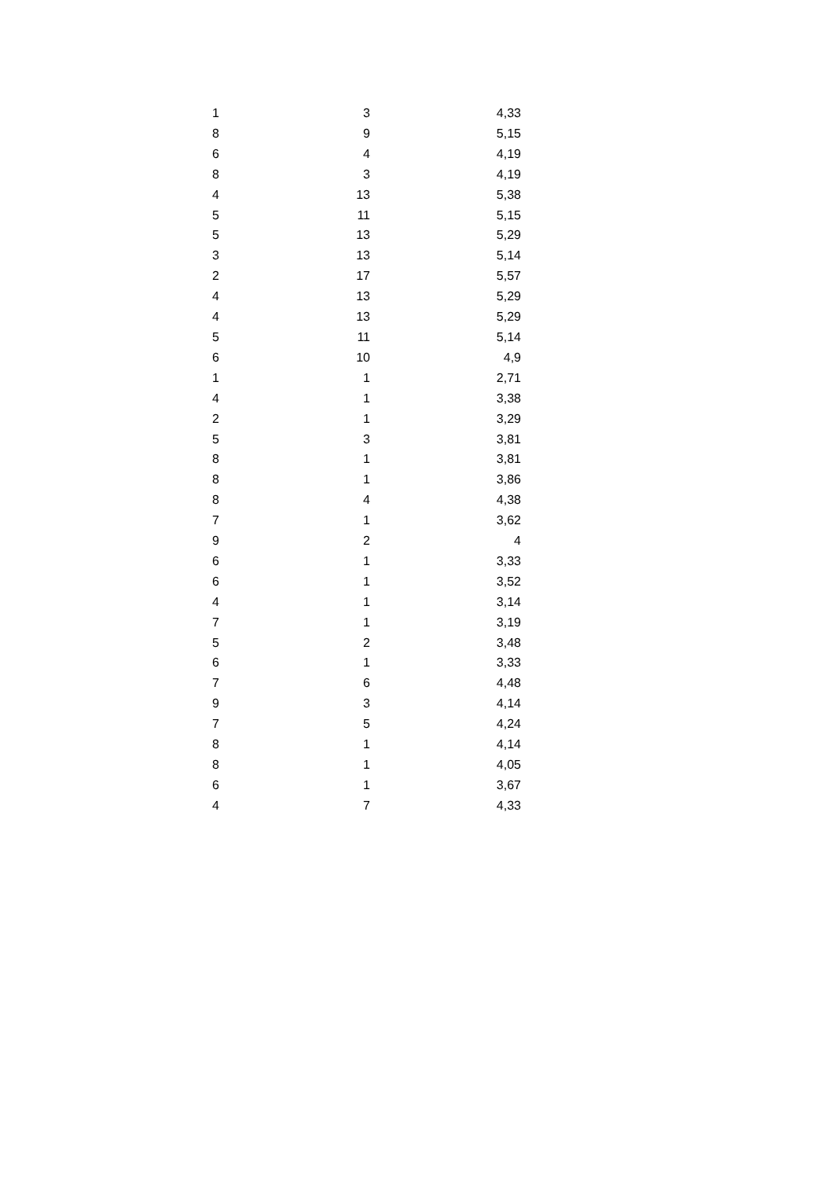| 1 | 3 | 4,33 |
| 8 | 9 | 5,15 |
| 6 | 4 | 4,19 |
| 8 | 3 | 4,19 |
| 4 | 13 | 5,38 |
| 5 | 11 | 5,15 |
| 5 | 13 | 5,29 |
| 3 | 13 | 5,14 |
| 2 | 17 | 5,57 |
| 4 | 13 | 5,29 |
| 4 | 13 | 5,29 |
| 5 | 11 | 5,14 |
| 6 | 10 | 4,9 |
| 1 | 1 | 2,71 |
| 4 | 1 | 3,38 |
| 2 | 1 | 3,29 |
| 5 | 3 | 3,81 |
| 8 | 1 | 3,81 |
| 8 | 1 | 3,86 |
| 8 | 4 | 4,38 |
| 7 | 1 | 3,62 |
| 9 | 2 | 4 |
| 6 | 1 | 3,33 |
| 6 | 1 | 3,52 |
| 4 | 1 | 3,14 |
| 7 | 1 | 3,19 |
| 5 | 2 | 3,48 |
| 6 | 1 | 3,33 |
| 7 | 6 | 4,48 |
| 9 | 3 | 4,14 |
| 7 | 5 | 4,24 |
| 8 | 1 | 4,14 |
| 8 | 1 | 4,05 |
| 6 | 1 | 3,67 |
| 4 | 7 | 4,33 |